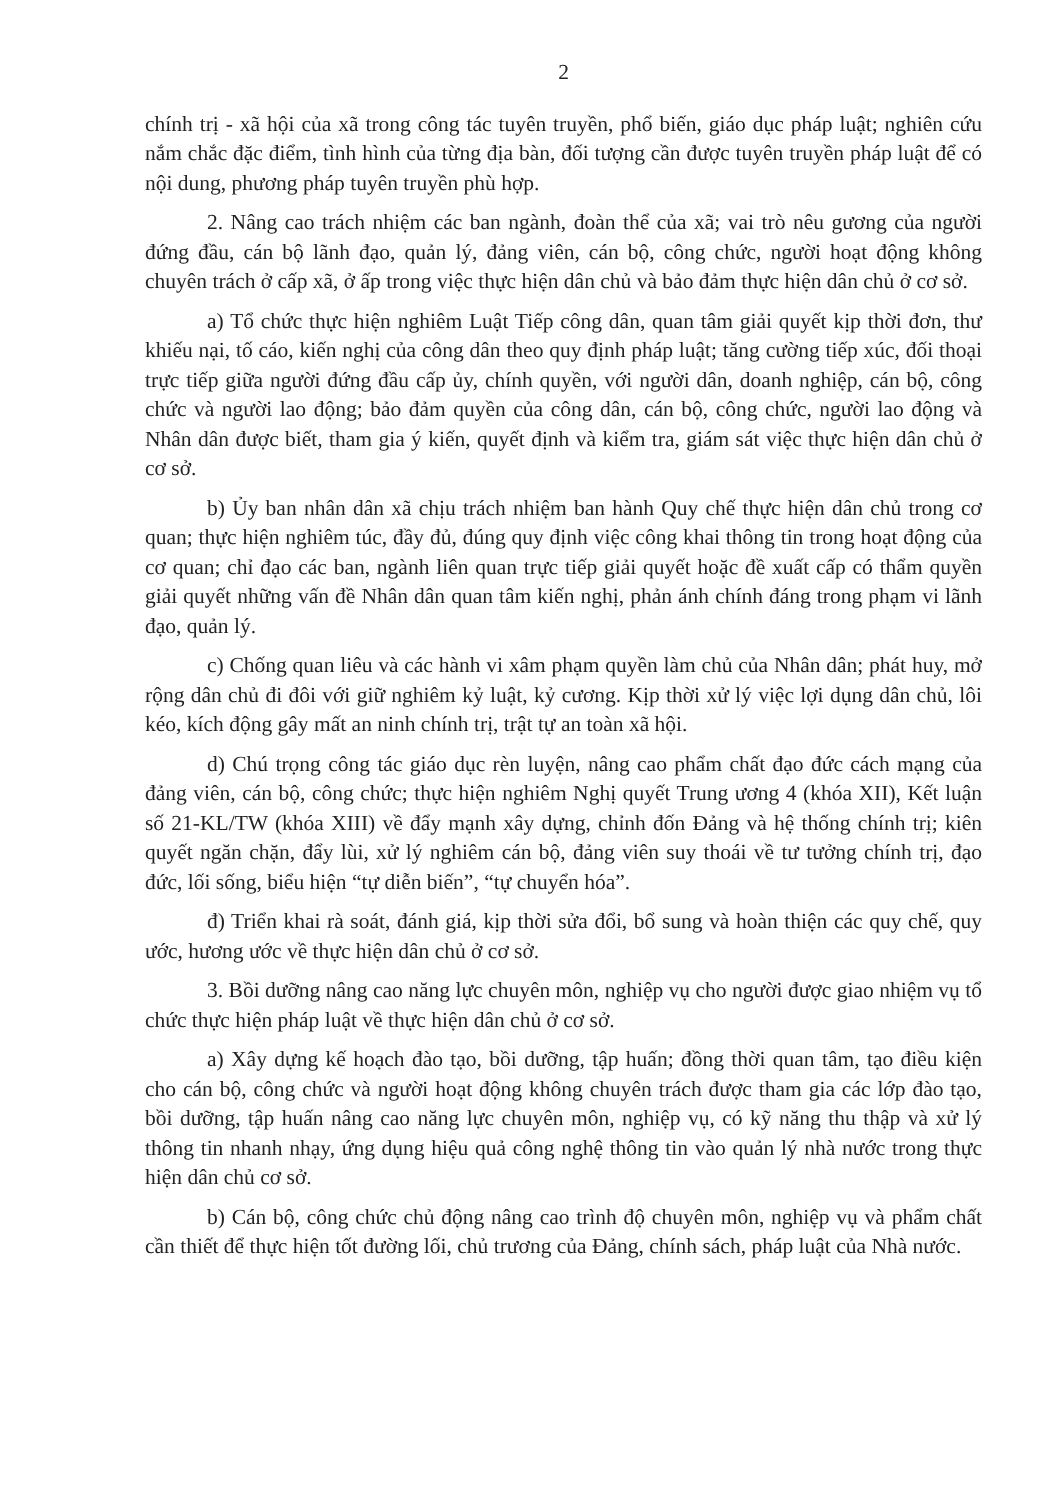2
chính trị - xã hội của xã trong công tác tuyên truyền, phổ biến, giáo dục pháp luật; nghiên cứu nắm chắc đặc điểm, tình hình của từng địa bàn, đối tượng cần được tuyên truyền pháp luật để có nội dung, phương pháp tuyên truyền phù hợp.
2. Nâng cao trách nhiệm các ban ngành, đoàn thể của xã; vai trò nêu gương của người đứng đầu, cán bộ lãnh đạo, quản lý, đảng viên, cán bộ, công chức, người hoạt động không chuyên trách ở cấp xã, ở ấp trong việc thực hiện dân chủ và bảo đảm thực hiện dân chủ ở cơ sở.
a) Tổ chức thực hiện nghiêm Luật Tiếp công dân, quan tâm giải quyết kịp thời đơn, thư khiếu nại, tố cáo, kiến nghị của công dân theo quy định pháp luật; tăng cường tiếp xúc, đối thoại trực tiếp giữa người đứng đầu cấp ủy, chính quyền, với người dân, doanh nghiệp, cán bộ, công chức và người lao động; bảo đảm quyền của công dân, cán bộ, công chức, người lao động và Nhân dân được biết, tham gia ý kiến, quyết định và kiểm tra, giám sát việc thực hiện dân chủ ở cơ sở.
b) Ủy ban nhân dân xã chịu trách nhiệm ban hành Quy chế thực hiện dân chủ trong cơ quan; thực hiện nghiêm túc, đầy đủ, đúng quy định việc công khai thông tin trong hoạt động của cơ quan; chỉ đạo các ban, ngành liên quan trực tiếp giải quyết hoặc đề xuất cấp có thẩm quyền giải quyết những vấn đề Nhân dân quan tâm kiến nghị, phản ánh chính đáng trong phạm vi lãnh đạo, quản lý.
c) Chống quan liêu và các hành vi xâm phạm quyền làm chủ của Nhân dân; phát huy, mở rộng dân chủ đi đôi với giữ nghiêm kỷ luật, kỷ cương. Kịp thời xử lý việc lợi dụng dân chủ, lôi kéo, kích động gây mất an ninh chính trị, trật tự an toàn xã hội.
d) Chú trọng công tác giáo dục rèn luyện, nâng cao phẩm chất đạo đức cách mạng của đảng viên, cán bộ, công chức; thực hiện nghiêm Nghị quyết Trung ương 4 (khóa XII), Kết luận số 21-KL/TW (khóa XIII) về đẩy mạnh xây dựng, chỉnh đốn Đảng và hệ thống chính trị; kiên quyết ngăn chặn, đẩy lùi, xử lý nghiêm cán bộ, đảng viên suy thoái về tư tưởng chính trị, đạo đức, lối sống, biểu hiện “tự diễn biến”, “tự chuyển hóa”.
đ) Triển khai rà soát, đánh giá, kịp thời sửa đổi, bổ sung và hoàn thiện các quy chế, quy ước, hương ước về thực hiện dân chủ ở cơ sở.
3. Bồi dưỡng nâng cao năng lực chuyên môn, nghiệp vụ cho người được giao nhiệm vụ tổ chức thực hiện pháp luật về thực hiện dân chủ ở cơ sở.
a) Xây dựng kế hoạch đào tạo, bồi dưỡng, tập huấn; đồng thời quan tâm, tạo điều kiện cho cán bộ, công chức và người hoạt động không chuyên trách được tham gia các lớp đào tạo, bồi dưỡng, tập huấn nâng cao năng lực chuyên môn, nghiệp vụ, có kỹ năng thu thập và xử lý thông tin nhanh nhạy, ứng dụng hiệu quả công nghệ thông tin vào quản lý nhà nước trong thực hiện dân chủ cơ sở.
b) Cán bộ, công chức chủ động nâng cao trình độ chuyên môn, nghiệp vụ và phẩm chất cần thiết để thực hiện tốt đường lối, chủ trương của Đảng, chính sách, pháp luật của Nhà nước.